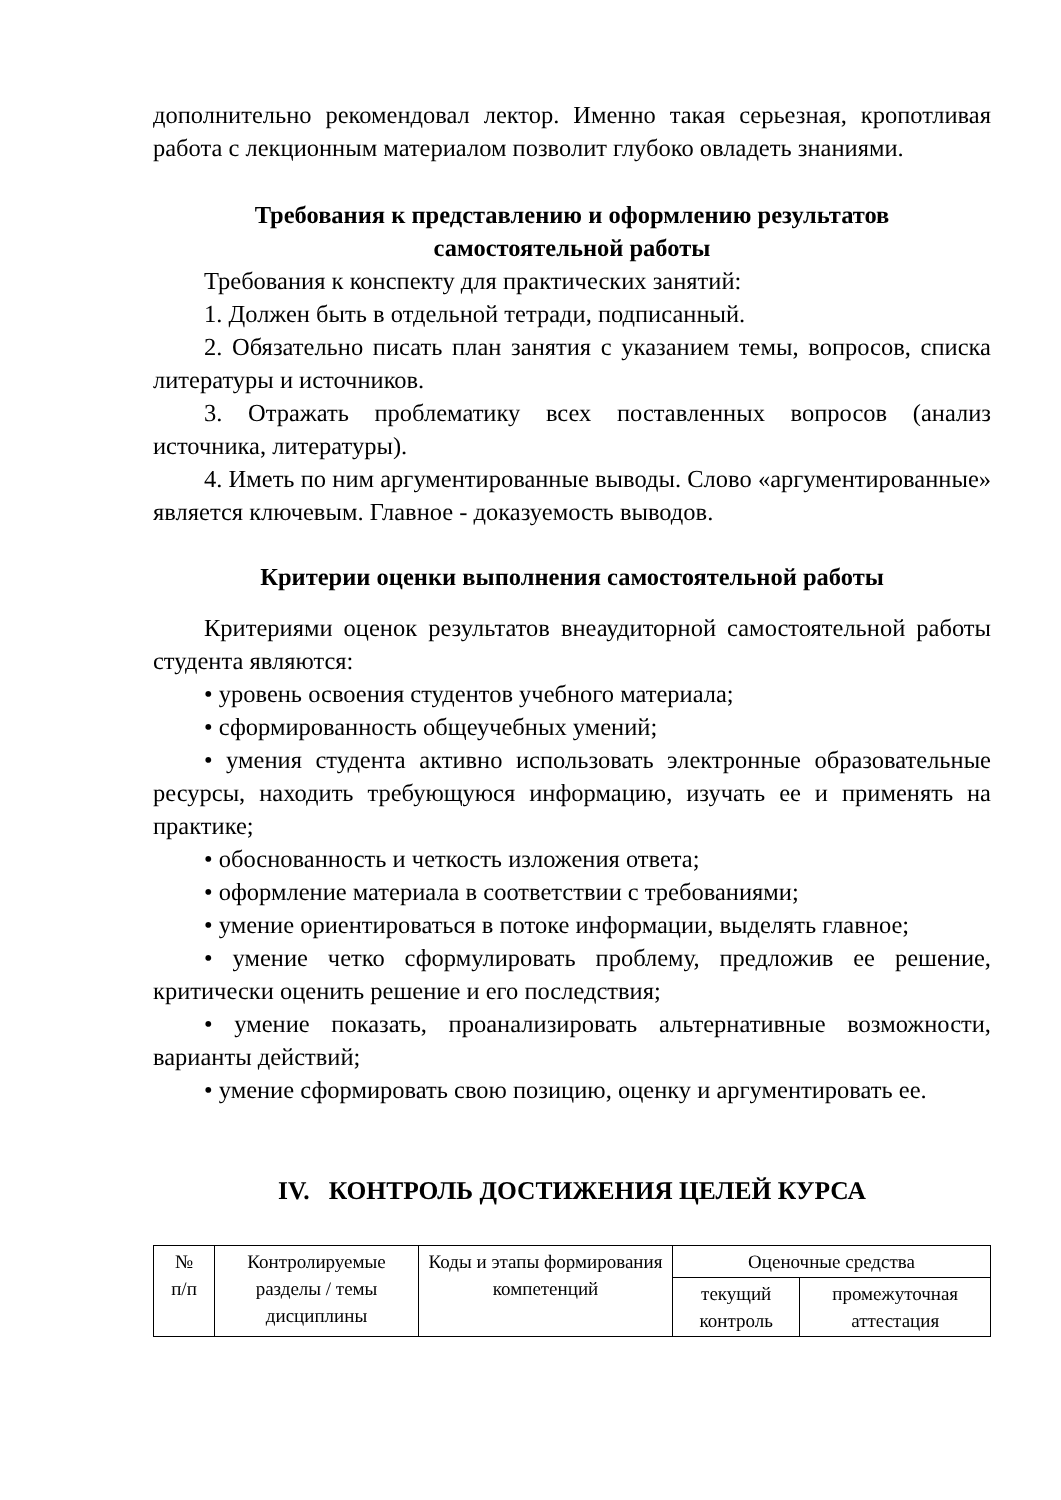дополнительно рекомендовал лектор. Именно такая серьезная, кропотливая работа с лекционным материалом позволит глубоко овладеть знаниями.
Требования к представлению и оформлению результатов
самостоятельной работы
Требования к конспекту для практических занятий:
1. Должен быть в отдельной тетради, подписанный.
2. Обязательно писать план занятия с указанием темы, вопросов, списка литературы и источников.
3. Отражать проблематику всех поставленных вопросов (анализ источника, литературы).
4. Иметь по ним аргументированные выводы. Слово «аргументированные» является ключевым. Главное - доказуемость выводов.
Критерии оценки выполнения самостоятельной работы
Критериями оценок результатов внеаудиторной самостоятельной работы студента являются:
• уровень освоения студентов учебного материала;
• сформированность общеучебных умений;
• умения студента активно использовать электронные образовательные ресурсы, находить требующуюся информацию, изучать ее и применять на практике;
• обоснованность и четкость изложения ответа;
• оформление материала в соответствии с требованиями;
• умение ориентироваться в потоке информации, выделять главное;
• умение четко сформулировать проблему, предложив ее решение, критически оценить решение и его последствия;
• умение показать, проанализировать альтернативные возможности, варианты действий;
• умение сформировать свою позицию, оценку и аргументировать ее.
IV. КОНТРОЛЬ ДОСТИЖЕНИЯ ЦЕЛЕЙ КУРСА
| № п/п | Контролируемые разделы / темы дисциплины | Коды и этапы формирования компетенций | Оценочные средства | |
| --- | --- | --- | --- | --- |
| | | | текущий контроль | промежуточная аттестация |